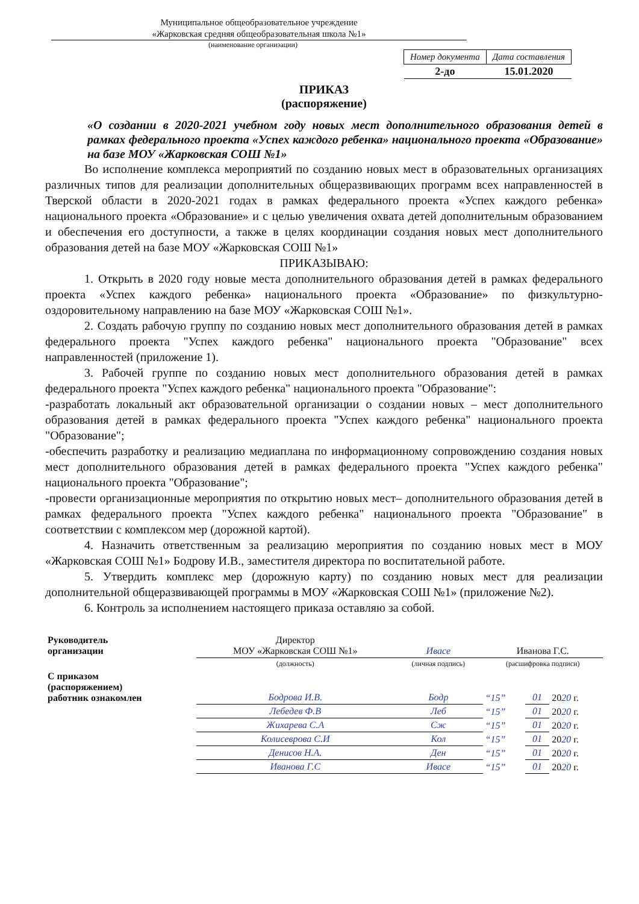Муниципальное общеобразовательное учреждение
«Жарковская средняя общеобразовательная школа №1»
(наименование организации)
| Номер документа | Дата составления |
| --- | --- |
| 2-до | 15.01.2020 |
ПРИКАЗ
(распоряжение)
«О создании в 2020-2021 учебном году новых мест дополнительного образования детей в рамках федерального проекта «Успех каждого ребенка» национального проекта «Образование» на базе МОУ «Жарковская СОШ №1»
Во исполнение комплекса мероприятий по созданию новых мест в образовательных организациях различных типов для реализации дополнительных общеразвивающих программ всех направленностей в Тверской области в 2020-2021 годах в рамках федерального проекта «Успех каждого ребенка» национального проекта «Образование» и с целью увеличения охвата детей дополнительным образованием и обеспечения его доступности, а также в целях координации создания новых мест дополнительного образования детей на базе МОУ «Жарковская СОШ №1»
ПРИКАЗЫВАЮ:
1. Открыть в 2020 году новые места дополнительного образования детей в рамках федерального проекта «Успех каждого ребенка» национального проекта «Образование» по физкультурно-оздоровительному направлению на базе МОУ «Жарковская СОШ №1».
2. Создать рабочую группу по созданию новых мест дополнительного образования детей в рамках федерального проекта "Успех каждого ребенка" национального проекта "Образование" всех направленностей (приложение 1).
3. Рабочей группе по созданию новых мест дополнительного образования детей в рамках федерального проекта "Успех каждого ребенка" национального проекта "Образование":
-разработать локальный акт образовательной организации о создании новых – мест дополнительного образования детей в рамках федерального проекта "Успех каждого ребенка" национального проекта "Образование";
-обеспечить разработку и реализацию медиаплана по информационному сопровождению создания новых мест дополнительного образования детей в рамках федерального проекта "Успех каждого ребенка" национального проекта "Образование";
-провести организационные мероприятия по открытию новых мест– дополнительного образования детей в рамках федерального проекта "Успех каждого ребенка" национального проекта "Образование" в соответствии с комплексом мер (дорожной картой).
4. Назначить ответственным за реализацию мероприятия по созданию новых мест в МОУ «Жарковская СОШ №1» Бодрову И.В., заместителя директора по воспитательной работе.
5. Утвердить комплекс мер (дорожную карту) по созданию новых мест для реализации дополнительной общеразвивающей программы в МОУ «Жарковская СОШ №1» (приложение №2).
6. Контроль за исполнением настоящего приказа оставляю за собой.
| Руководитель организации | Директор МОУ «Жарковская СОШ №1» | Ивасе | Иванова Г.С. | | |
| | (должность) | (личная подпись) | (расшифровка подписи) | | |
| С приказом (распоряжением) работник ознакомлен | Бодрова И.В. | Бодр | “15” | 01 | 20 20 г. |
| | Лебедев Ф.В | Леб | “15” | 01 | 20 20 г. |
| | Жихарева С.А | Сж | “15” | 01 | 20 20 г. |
| | Колисеврова С.И | Кол | “15” | 01 | 20 20 г. |
| | Денисов Н.А. | Ден | “15” | 01 | 20 20 г. |
| | Иванова Г.С | Ивасе | “15” | 01 | 20 20 г. |